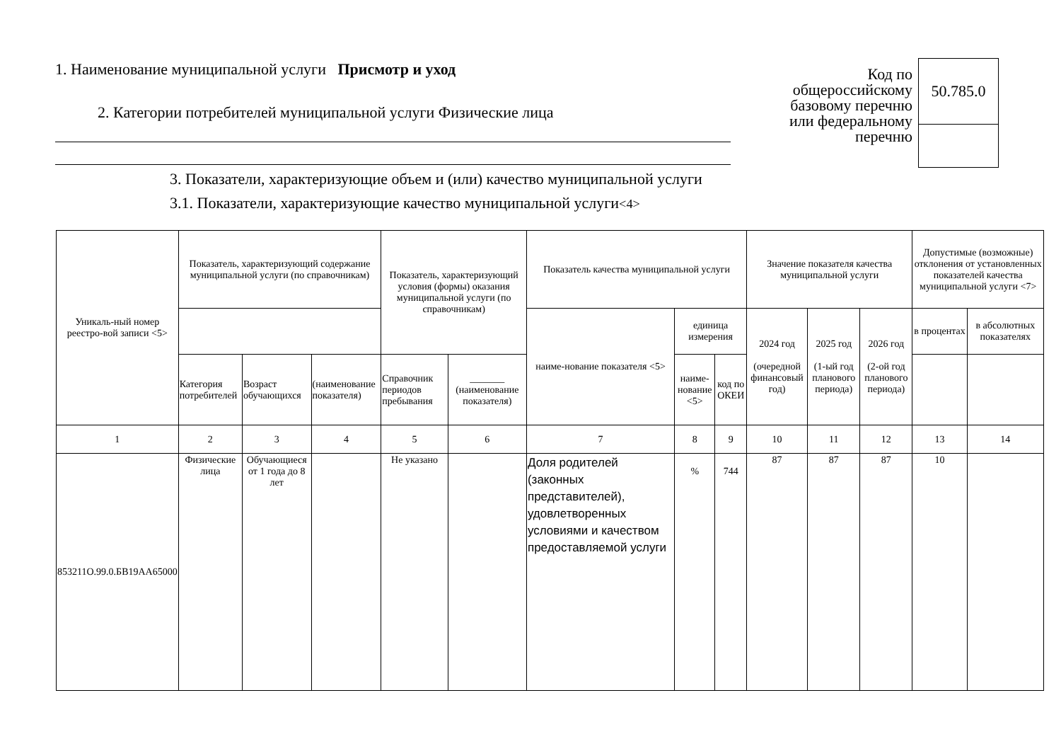1. Наименование муниципальной услуги Присмотр и уход
2. Категории потребителей муниципальной услуги Физические лица
Код по общероссийскому базовому перечню или федеральному перечню
| 50.785.0 |
3. Показатели, характеризующие объем и (или) качество муниципальной услуги
3.1. Показатели, характеризующие качество муниципальной услуги<4>
| Уникаль-ный номер реестро-вой записи <5> | Показатель, характеризующий содержание муниципальной услуги (по справочникам) | | | Показатель, характеризующий условия (формы) оказания муниципальной услуги (по справочникам) | | Показатель качества муниципальной услуги | | | Значение показателя качества муниципальной услуги | | | Допустимые (возможные) отклонения от установленных показателей качества муниципальной услуги <7> | |
| --- | --- | --- | --- | --- | --- | --- | --- | --- | --- | --- | --- | --- | --- |
| | | | | | | наиме-нование показателя <5> | единица измерения | | 2024 год (очередной финансовый год) | 2025 год (1-ый год планового периода) | 2026 год (2-ой год планового периода) | в процентах | в абсолютных показателях |
| | Категория потребителей | Возраст обучающихся | (наименование показателя) | Справочник периодов пребывания | _______ (наименование показателя) | | наиме-нование <5> | код по ОКЕИ | | | | | |
| 1 | 2 | 3 | 4 | 5 | 6 | 7 | 8 | 9 | 10 | 11 | 12 | 13 | 14 |
| 853211О.99.0.БВ19АА65000 | Физические лица | Обучающиеся от 1 года до 8 лет | | Не указано | | Доля родителей (законных представителей), удовлетворенных условиями и качеством предоставляемой услуги | % | 744 | 87 | 87 | 87 | 10 | |